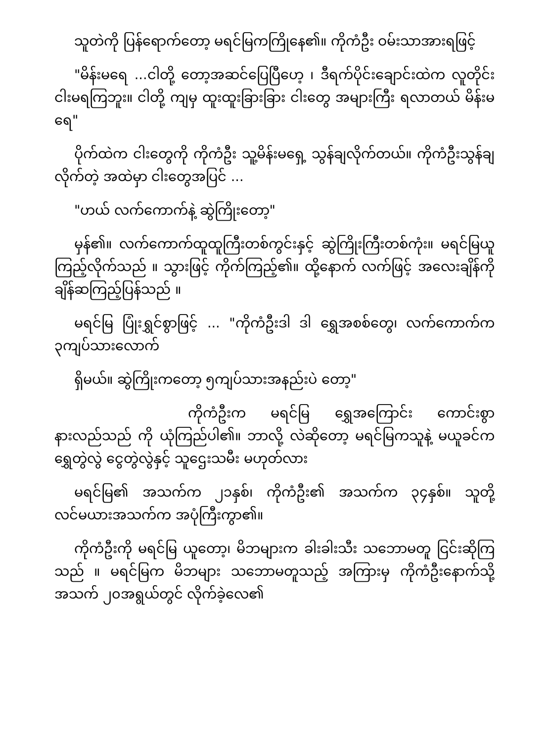သူတဲကို ပြန်ရောက်တော့ မရင်မြကကြိုနေ၏။ ကိုကံဦး ဝမ်းသာအားရဖြင့်
"မိန်းမရေ ...ငါတို့ တော့အဆင်ပြေပြီဟေ့ ၊ ဒီရက်ပိုင်းချောင်းထဲက လူတိုင်း ငါးမရကြဘူး။ ငါတို့ ကျမှ ထူးထူးခြားခြား ငါးတွေ အများကြီး ရလာတယ် မိန်းမရေ"
ပိုက်ထဲက ငါးတွေကို ကိုကံဦး သူ့မိန်းမရှေ့ သွန်ချလိုက်တယ်။ ကိုကံဦးသွန်ချလိုက်တဲ့ အထဲမှာ ငါးတွေအပြင် ...
"ဟယ် လက်ကောက်နဲ့ ဆွဲကြိုးတော့"
မှန်၏။ လက်ကောက်ထူထူကြီးတစ်ကွင်းနှင့် ဆွဲကြိုးကြီးတစ်ကုံး။ မရင်မြယူ ကြည့်လိုက်သည် ။ သွားဖြင့် ကိုက်ကြည့်၏။ ထို့နောက် လက်ဖြင့် အလေးချိန်ကို ချိန်ဆကြည့်ပြန်သည် ။
မရင်မြ ပြုံးရွှင်စွာဖြင့် ... "ကိုကံဦးဒါ ဒါ ရွှေအစစ်တွေ၊ လက်ကောက်က ၃ကျပ်သားလောက်
ရှိမယ်။ ဆွဲကြိုးကတော့ ၅ကျပ်သားအနည်းပဲ တော့"
ကိုကံဦးက မရင်မြ ရွှေအကြောင်း ကောင်းစွာနားလည်သည် ကို ယုံကြည်ပါ၏။ ဘာလို့ လဲဆိုတော့ မရင်မြကသူနဲ့ မယူခင်က ရွှေတွဲလွဲ ငွေတွဲလွဲနှင့် သူဌေးသမီး မဟုတ်လား
မရင်မြ၏ အသက်က ၂၁နှစ်၊ ကိုကံဦး၏ အသက်က ၃၄နှစ်။ သူတို့ လင်မယားအသက်က အပုံကြီးကွာ၏။
ကိုကံဦးကို မရင်မြ ယူတော့၊ မိဘများက ခါးခါးသီး သဘောမတူ ငြင်းဆိုကြသည် ။ မရင်မြက မိဘများ သဘောမတူသည့် အကြားမှ ကိုကံဦးနောက်သို့ အသက် ၂၀အရွယ်တွင် လိုက်ခဲ့လေ၏